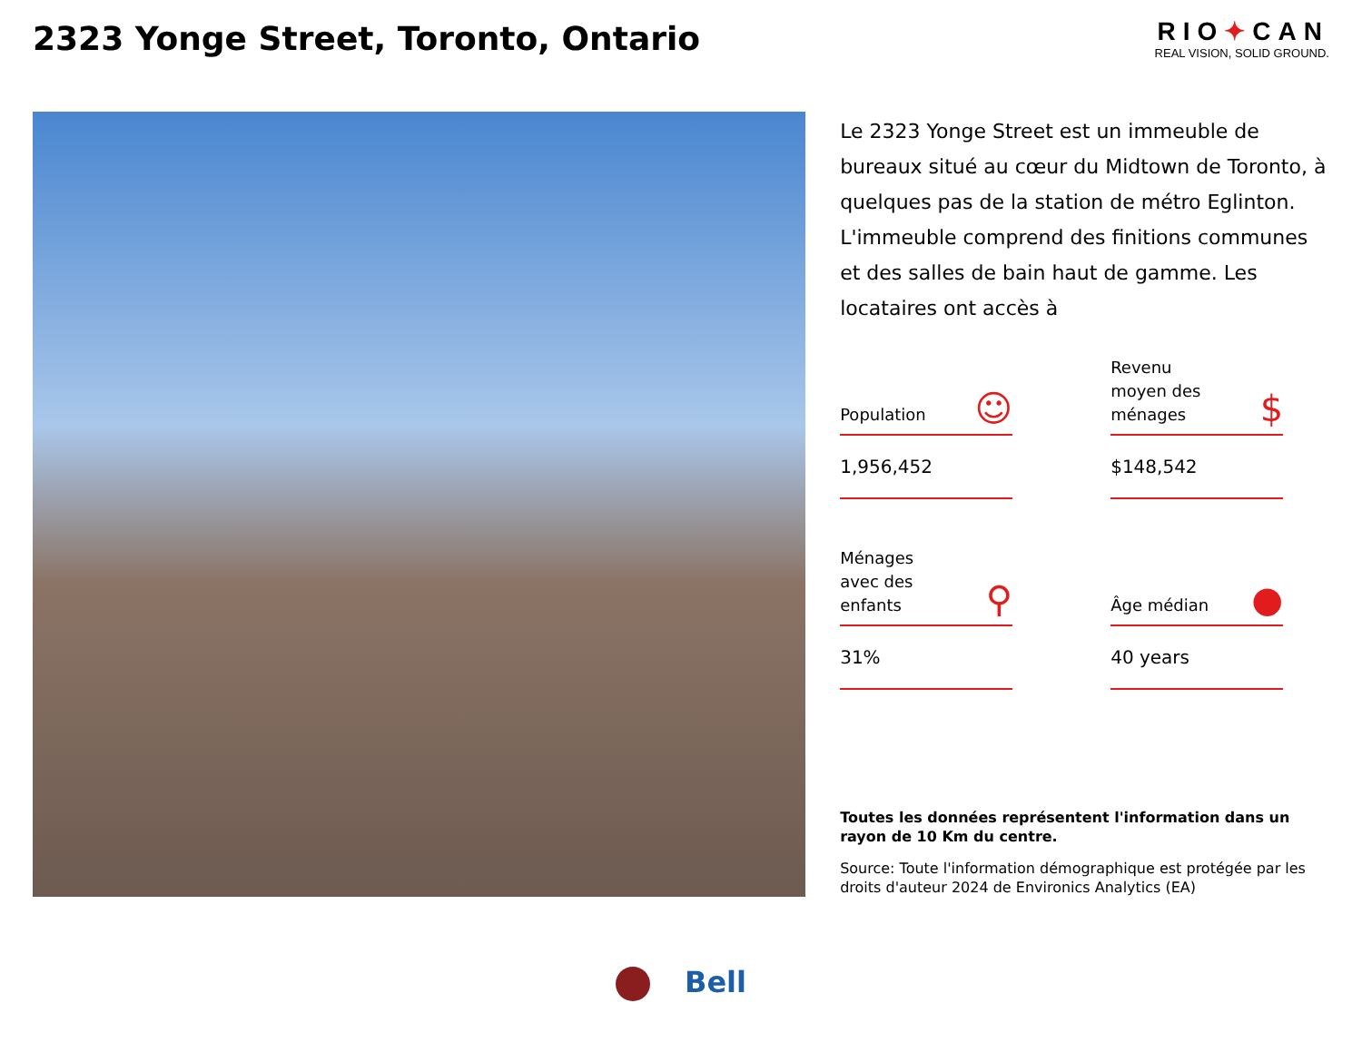2323 Yonge Street, Toronto, Ontario
RIO✦CAN
REAL VISION, SOLID GROUND.
Le 2323 Yonge Street est un immeuble de bureaux situé au cœur du Midtown de Toronto, à quelques pas de la station de métro Eglinton. L'immeuble comprend des finitions communes et des salles de bain haut de gamme. Les locataires ont accès à
Population ☺
1,956,452
Revenu
moyen des
ménages $
$148,542
Ménages
avec des
enfants ⚲
31%
Âge médian ●
40 years
Toutes les données représentent l'information dans un rayon de 10 Km du centre.
Source: Toute l'information démographique est protégée par les droits d'auteur 2024 de Environics Analytics (EA)
Bell